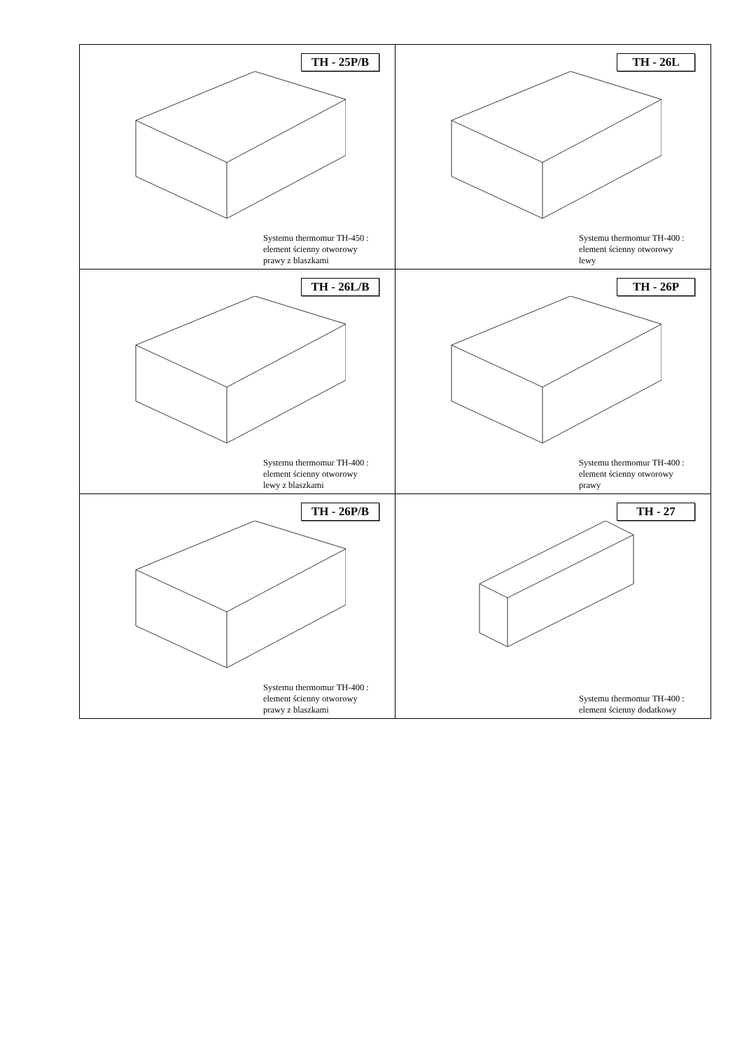| TH - 25P/B Systemu thermomur TH-450 : element ścienny otworowy prawy z blaszkami | TH - 26L Systemu thermomur TH-400 : element ścienny otworowy lewy |
| TH - 26L/B Systemu thermomur TH-400 : element ścienny otworowy lewy z blaszkami | TH - 26P Systemu thermomur TH-400 : element ścienny otworowy prawy |
| TH - 26P/B Systemu thermomur TH-400 : element ścienny otworowy prawy z blaszkami | TH - 27 Systemu thermomur TH-400 : element ścienny dodatkowy |